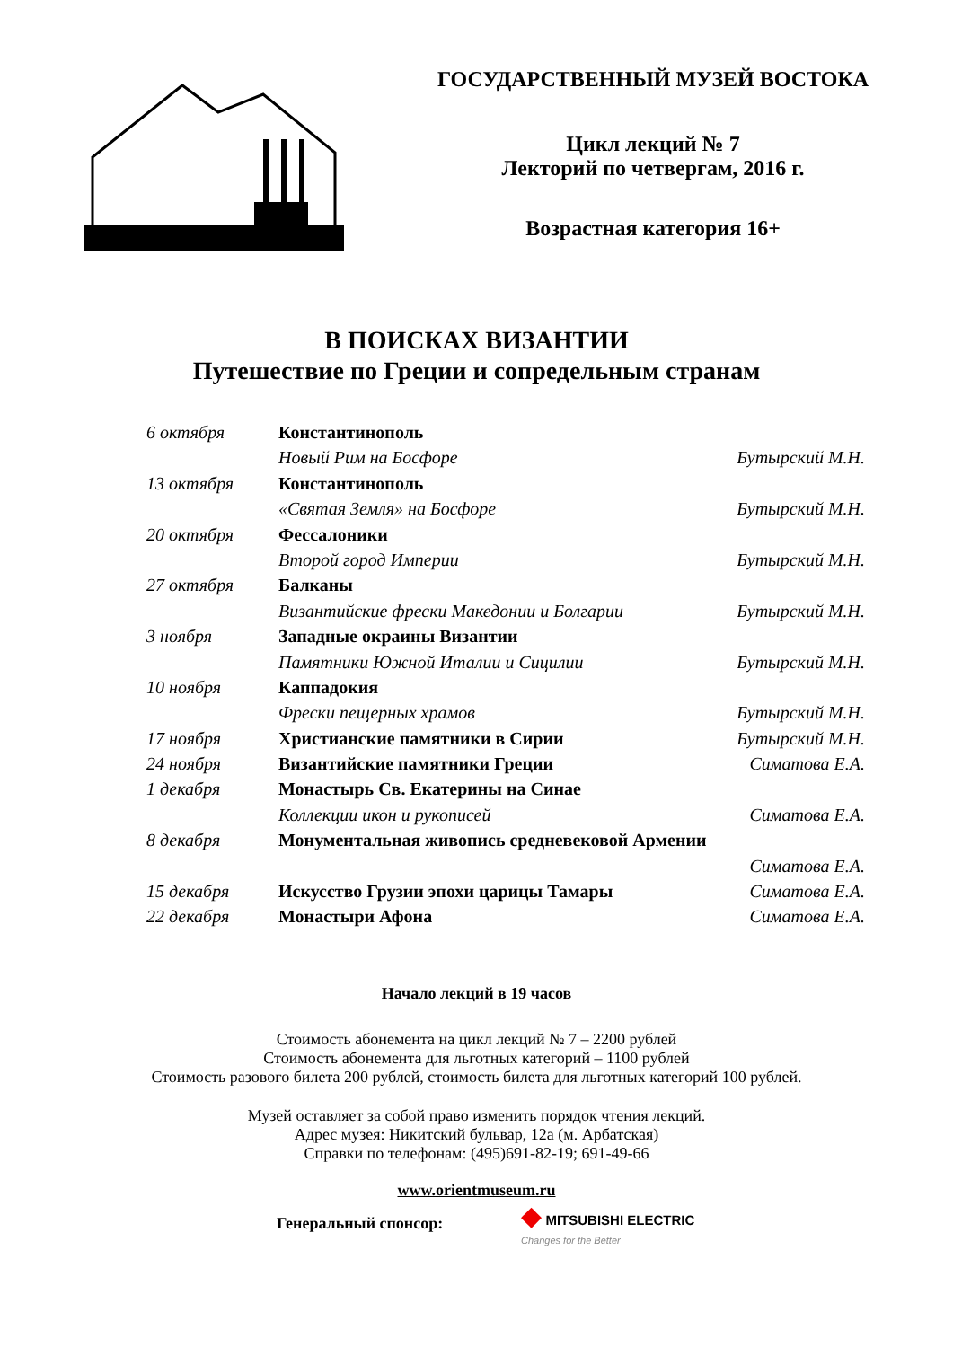ГОСУДАРСТВЕННЫЙ МУЗЕЙ ВОСТОКА
Цикл лекций № 7
Лекторий по четвергам, 2016 г.
Возрастная категория 16+
В ПОИСКАХ ВИЗАНТИИ
Путешествие по Греции и сопредельным странам
| 6 октября | Константинополь | |
| | Новый Рим на Босфоре | Бутырский М.Н. |
| 13 октября | Константинополь | |
| | «Святая Земля» на Босфоре | Бутырский М.Н. |
| 20 октября | Фессалоники | |
| | Второй город Империи | Бутырский М.Н. |
| 27 октября | Балканы | |
| | Византийские фрески Македонии и Болгарии | Бутырский М.Н. |
| 3 ноября | Западные окраины Византии | |
| | Памятники Южной Италии и Сицилии | Бутырский М.Н. |
| 10 ноября | Каппадокия | |
| | Фрески пещерных храмов | Бутырский М.Н. |
| 17 ноября | Христианские памятники в Сирии | Бутырский М.Н. |
| 24 ноября | Византийские памятники Греции | Симатова Е.А. |
| 1 декабря | Монастырь Св. Екатерины на Синае | |
| | Коллекции икон и рукописей | Симатова Е.А. |
| 8 декабря | Монументальная живопись средневековой Армении | |
| | | Симатова Е.А. |
| 15 декабря | Искусство Грузии эпохи царицы Тамары | Симатова Е.А. |
| 22 декабря | Монастыри Афона | Симатова Е.А. |
Начало лекций в 19 часов
Стоимость абонемента на цикл лекций № 7 – 2200 рублей
Стоимость абонемента для льготных категорий – 1100 рублей
Стоимость разового билета 200 рублей, стоимость билета для льготных категорий 100 рублей.
Музей оставляет за собой право изменить порядок чтения лекций.
Адрес музея: Никитский бульвар, 12а (м. Арбатская)
Справки по телефонам: (495)691-82-19; 691-49-66
www.orientmuseum.ru
Генеральный спонсор:
◆ MITSUBISHI ELECTRIC
Changes for the Better